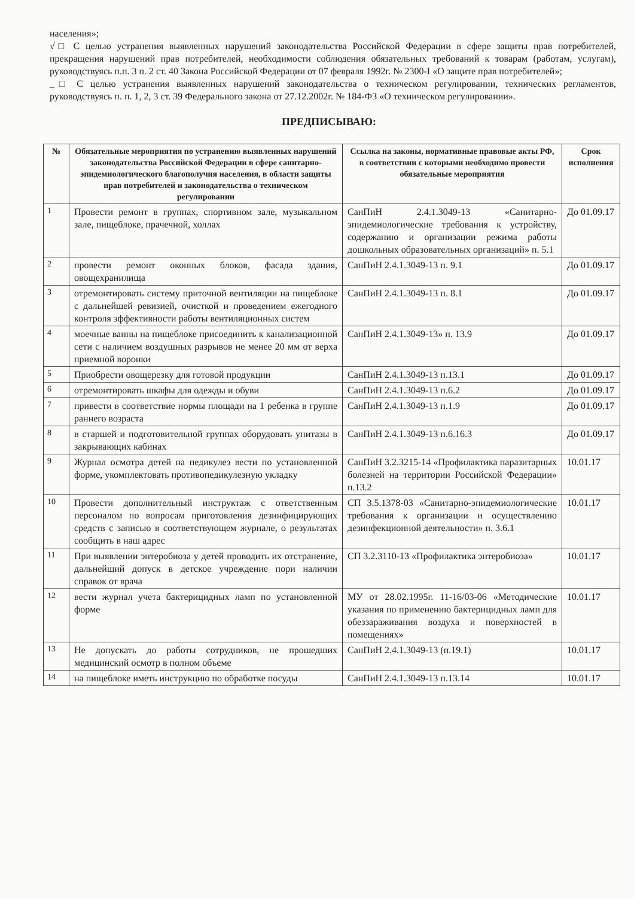населения»;
√□ С целью устранения выявленных нарушений законодательства Российской Федерации в сфере защиты прав потребителей, прекращения нарушений прав потребителей, необходимости соблюдения обязательных требований к товарам (работам, услугам), руководствуясь п.п. 3 п. 2 ст. 40 Закона Российской Федерации от 07 февраля 1992г. № 2300-I «О защите прав потребителей»;
_□ С целью устранения выявленных нарушений законодательства о техническом регулировании, технических регламентов, руководствуясь п. п. 1, 2, 3 ст. 39 Федерального закона от 27.12.2002г. № 184-ФЗ «О техническом регулировании».
ПРЕДПИСЫВАЮ:
| № | Обязательные мероприятия по устранению выявленных нарушений законодательства Российской Федерации в сфере санитарно-эпидемиологического благополучия населения, в области защиты прав потребителей и законодательства о техническом регулировании | Ссылка на законы, нормативные правовые акты РФ, в соответствии с которыми необходимо провести обязательные мероприятия | Срок исполнения |
| --- | --- | --- | --- |
| 1 | Провести ремонт в группах, спортивном зале, музыкальном зале, пищеблоке, прачечной, холлах | СанПиН 2.4.1.3049-13 «Санитарно-эпидемиологические требования к устройству, содержанию и организации режима работы дошкольных образовательных организаций» п. 5.1 | До 01.09.17 |
| 2 | провести ремонт оконных блоков, фасада здания, овощехранилища | СанПиН 2.4.1.3049-13 п. 9.1 | До 01.09.17 |
| 3 | отремонтировать систему приточной вентиляции на пищеблоке с дальнейшей ревизией, очисткой и проведением ежегодного контроля эффективности работы вентиляционных систем | СанПиН 2.4.1.3049-13 п. 8.1 | До 01.09.17 |
| 4 | моечные ванны на пищеблоке присоединить к канализационной сети с наличием воздушных разрывов не менее 20 мм от верха приемной воронки | СанПиН 2.4.1.3049-13» п. 13.9 | До 01.09.17 |
| 5 | Приобрести овощерезку для готовой продукции | СанПиН 2.4.1.3049-13 п.13.1 | До 01.09.17 |
| 6 | отремонтировать шкафы для одежды и обуви | СанПиН 2.4.1.3049-13 п.6.2 | До 01.09.17 |
| 7 | привести в соответствие нормы площади на 1 ребенка в группе раннего возраста | СанПиН 2.4.1.3049-13 п.1.9 | До 01.09.17 |
| 8 | в старшей и подготовительной группах оборудовать унитазы в закрывающих кабинах | СанПиН 2.4.1.3049-13 п.6.16.3 | До 01.09.17 |
| 9 | Журнал осмотра детей на педикулез вести по установленной форме, укомплектовать противопедикулезную укладку | СанПиН 3.2.3215-14 «Профилактика паразитарных болезней на территории Российской Федерации» п.13.2 | 10.01.17 |
| 10 | Провести дополнительный инструктаж с ответственным персоналом по вопросам приготовления дезинфицирующих средств с записью в соответствующем журнале, о результатах сообщить в наш адрес | СП 3.5.1378-03 «Санитарно-эпидемиологические требования к организации и осуществлению дезинфекционной деятельности» п. 3.6.1 | 10.01.17 |
| 11 | При выявлении энтеробиоза у детей проводить их отстранение, дальнейший допуск в детское учреждение пори наличии справок от врача | СП 3.2.3110-13 «Профилактика энтеробиоза» | 10.01.17 |
| 12 | вести журнал учета бактерицидных ламп по установленной форме | МУ от 28.02.1995г. 11-16/03-06 «Методические указания по применению бактерицидных ламп для обеззараживания воздуха и поверхностей в помещениях» | 10.01.17 |
| 13 | Не допускать до работы сотрудников, не прошедших медицинский осмотр в полном объеме | СанПиН 2.4.1.3049-13 (п.19.1) | 10.01.17 |
| 14 | на пищеблоке иметь инструкцию по обработке посуды | СанПиН 2.4.1.3049-13 п.13.14 | 10.01.17 |